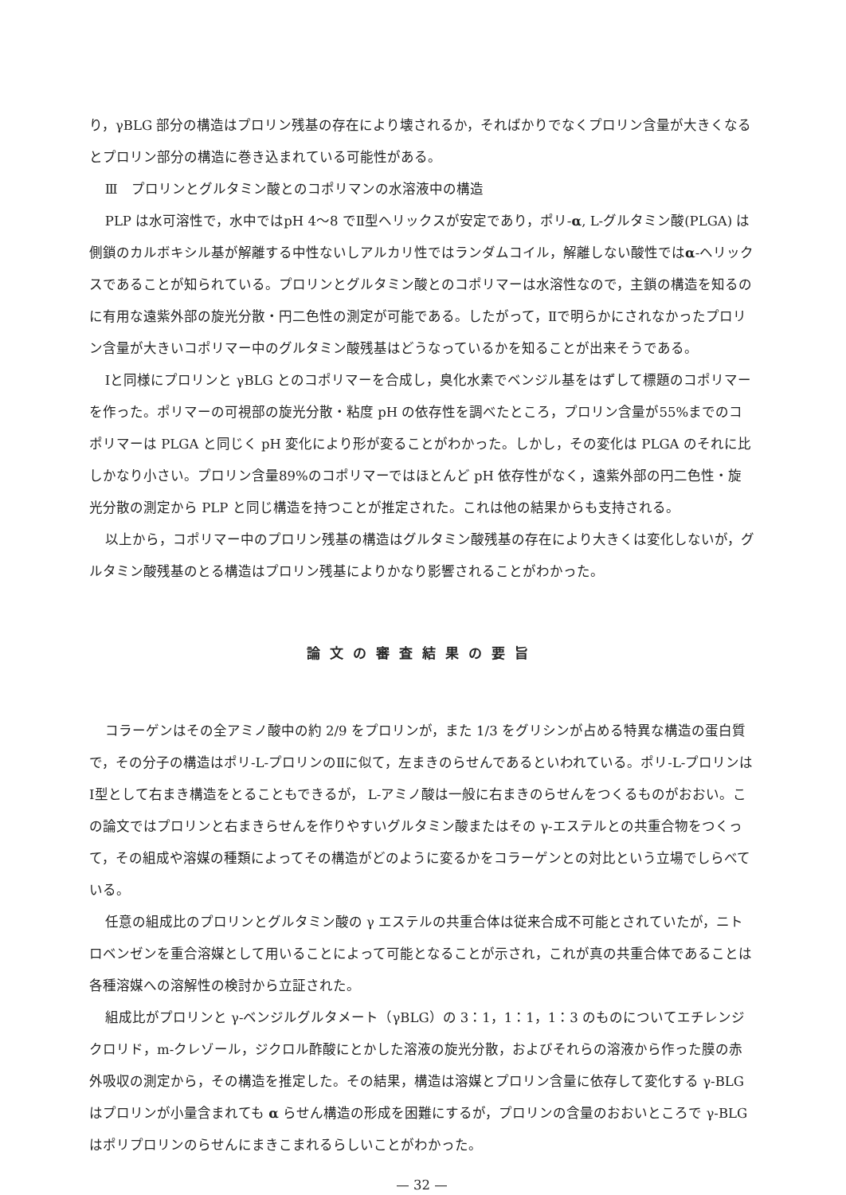り，γBLG 部分の構造はプロリン残基の存在により壊されるか，そればかりでなくプロリン含量が大きくなるとプロリン部分の構造に巻き込まれている可能性がある。
Ⅲ　プロリンとグルタミン酸とのコポリマンの水溶液中の構造
PLP は水可溶性で，水中ではpH 4〜8 でⅡ型ヘリックスが安定であり，ポリ-α, L-グルタミン酸(PLGA) は側鎖のカルボキシル基が解離する中性ないしアルカリ性ではランダムコイル，解離しない酸性ではα-ヘリックスであることが知られている。プロリンとグルタミン酸とのコポリマーは水溶性なので，主鎖の構造を知るのに有用な遠紫外部の旋光分散・円二色性の測定が可能である。したがって，Ⅱで明らかにされなかったプロリン含量が大きいコポリマー中のグルタミン酸残基はどうなっているかを知ることが出来そうである。
Ⅰと同様にプロリンと γBLG とのコポリマーを合成し，臭化水素でベンジル基をはずして標題のコポリマーを作った。ポリマーの可視部の旋光分散・粘度 pH の依存性を調べたところ，プロリン含量が55%までのコポリマーは PLGA と同じく pH 変化により形が変ることがわかった。しかし，その変化は PLGA のそれに比しかなり小さい。プロリン含量89%のコポリマーではほとんど pH 依存性がなく，遠紫外部の円二色性・旋光分散の測定から PLP と同じ構造を持つことが推定された。これは他の結果からも支持される。
以上から，コポリマー中のプロリン残基の構造はグルタミン酸残基の存在により大きくは変化しないが，グルタミン酸残基のとる構造はプロリン残基によりかなり影響されることがわかった。
論文の審査結果の要旨
コラーゲンはその全アミノ酸中の約 2/9 をプロリンが，また 1/3 をグリシンが占める特異な構造の蛋白質で，その分子の構造はポリ-L-プロリンのⅡに似て，左まきのらせんであるといわれている。ポリ-L-プロリンはⅠ型として右まき構造をとることもできるが， L-アミノ酸は一般に右まきのらせんをつくるものがおおい。この論文ではプロリンと右まきらせんを作りやすいグルタミン酸またはその γ-エステルとの共重合物をつくって，その組成や溶媒の種類によってその構造がどのように変るかをコラーゲンとの対比という立場でしらべている。
任意の組成比のプロリンとグルタミン酸の γ エステルの共重合体は従来合成不可能とされていたが，ニトロベンゼンを重合溶媒として用いることによって可能となることが示され，これが真の共重合体であることは各種溶媒への溶解性の検討から立証された。
組成比がプロリンと γ-ベンジルグルタメート（γBLG）の 3：1，1：1，1：3 のものについてエチレンジクロリド，m-クレゾール，ジクロル酢酸にとかした溶液の旋光分散，およびそれらの溶液から作った膜の赤外吸収の測定から，その構造を推定した。その結果，構造は溶媒とプロリン含量に依存して変化する γ-BLG はプロリンが小量含まれても α らせん構造の形成を困難にするが，プロリンの含量のおおいところで γ-BLG はポリプロリンのらせんにまきこまれるらしいことがわかった。
— 32 —